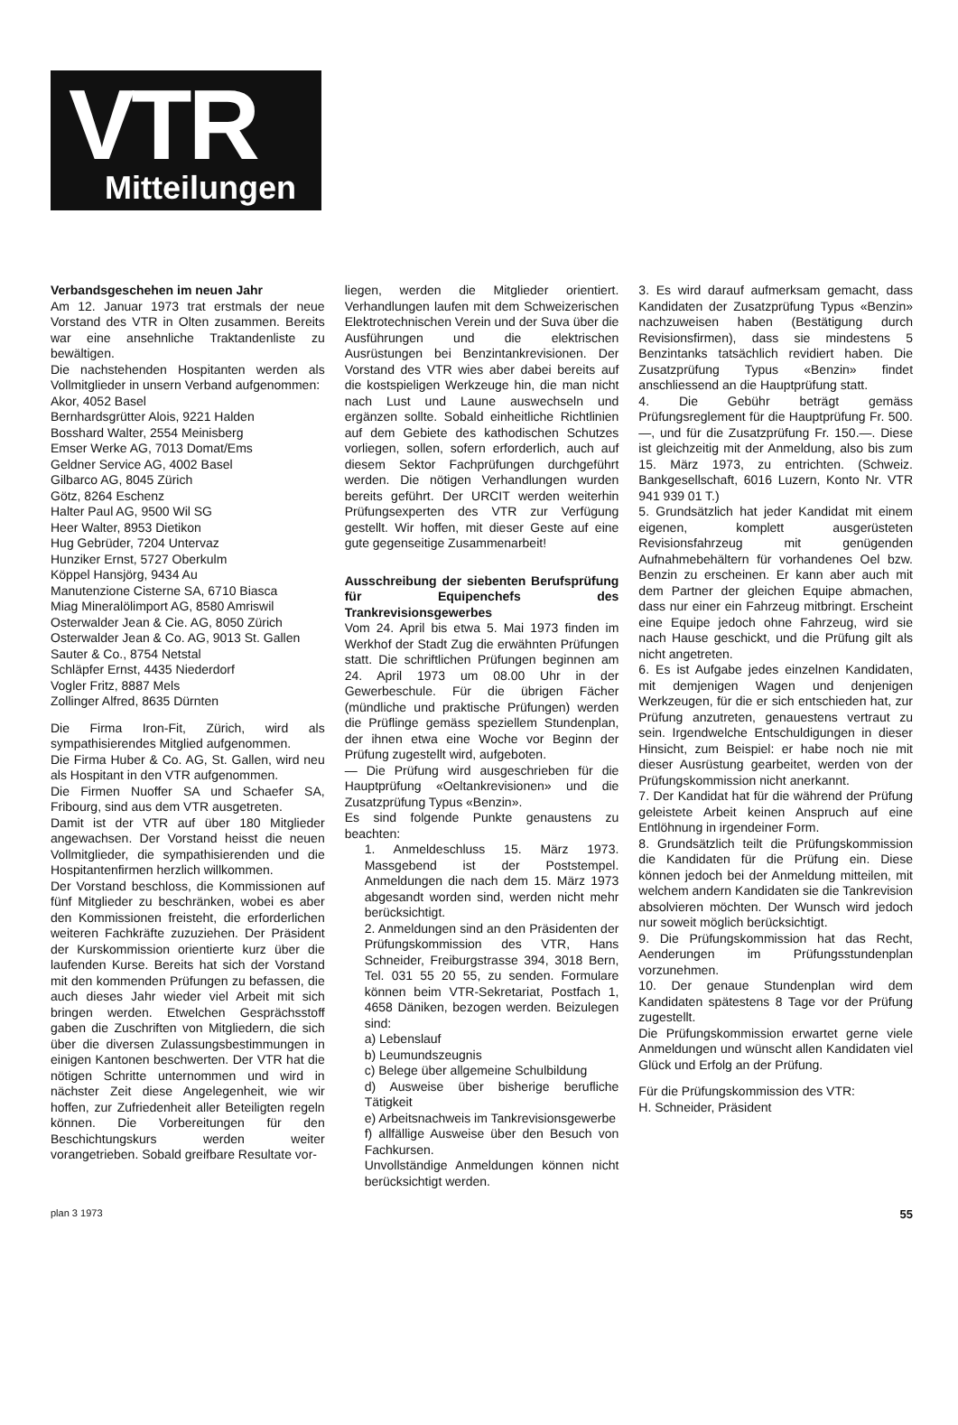VTR
Mitteilungen
Verbandsgeschehen im neuen Jahr
Am 12. Januar 1973 trat erstmals der neue Vorstand des VTR in Olten zusammen. Bereits war eine ansehnliche Traktandenliste zu bewältigen.
Die nachstehenden Hospitanten werden als Vollmitglieder in unsern Verband aufgenommen:
Akor, 4052 Basel
Bernhardsgrütter Alois, 9221 Halden
Bosshard Walter, 2554 Meinisberg
Emser Werke AG, 7013 Domat/Ems
Geldner Service AG, 4002 Basel
Gilbarco AG, 8045 Zürich
Götz, 8264 Eschenz
Halter Paul AG, 9500 Wil SG
Heer Walter, 8953 Dietikon
Hug Gebrüder, 7204 Untervaz
Hunziker Ernst, 5727 Oberkulm
Köppel Hansjörg, 9434 Au
Manutenzione Cisterne SA, 6710 Biasca
Miag Mineralölimport AG, 8580 Amriswil
Osterwalder Jean & Cie. AG, 8050 Zürich
Osterwalder Jean & Co. AG, 9013 St. Gallen
Sauter & Co., 8754 Netstal
Schläpfer Ernst, 4435 Niederdorf
Vogler Fritz, 8887 Mels
Zollinger Alfred, 8635 Dürnten
Die Firma Iron-Fit, Zürich, wird als sympathisierendes Mitglied aufgenommen.
Die Firma Huber & Co. AG, St. Gallen, wird neu als Hospitant in den VTR aufgenommen.
Die Firmen Nuoffer SA und Schaefer SA, Fribourg, sind aus dem VTR ausgetreten.
Damit ist der VTR auf über 180 Mitglieder angewachsen. Der Vorstand heisst die neuen Vollmitglieder, die sympathisierenden und die Hospitantenfirmen herzlich willkommen.
Der Vorstand beschloss, die Kommissionen auf fünf Mitglieder zu beschränken, wobei es aber den Kommissionen freisteht, die erforderlichen weiteren Fachkräfte zuzuziehen. Der Präsident der Kurskommission orientierte kurz über die laufenden Kurse. Bereits hat sich der Vorstand mit den kommenden Prüfungen zu befassen, die auch dieses Jahr wieder viel Arbeit mit sich bringen werden. Etwelchen Gesprächsstoff gaben die Zuschriften von Mitgliedern, die sich über die diversen Zulassungsbestimmungen in einigen Kantonen beschwerten. Der VTR hat die nötigen Schritte unternommen und wird in nächster Zeit diese Angelegenheit, wie wir hoffen, zur Zufriedenheit aller Beteiligten regeln können. Die Vorbereitungen für den Beschichtungskurs werden weiter vorangetrieben. Sobald greifbare Resultate vor-
liegen, werden die Mitglieder orientiert. Verhandlungen laufen mit dem Schweizerischen Elektrotechnischen Verein und der Suva über die Ausführungen und die elektrischen Ausrüstungen bei Benzintankrevisionen. Der Vorstand des VTR wies aber dabei bereits auf die kostspieligen Werkzeuge hin, die man nicht nach Lust und Laune auswechseln und ergänzen sollte. Sobald einheitliche Richtlinien auf dem Gebiete des kathodischen Schutzes vorliegen, sollen, sofern erforderlich, auch auf diesem Sektor Fachprüfungen durchgeführt werden. Die nötigen Verhandlungen wurden bereits geführt. Der URCIT werden weiterhin Prüfungsexperten des VTR zur Verfügung gestellt. Wir hoffen, mit dieser Geste auf eine gute gegenseitige Zusammenarbeit!
Ausschreibung der siebenten Berufsprüfung für Equipenchefs des Trankrevisionsgewerbes
Vom 24. April bis etwa 5. Mai 1973 finden im Werkhof der Stadt Zug die erwähnten Prüfungen statt. Die schriftlichen Prüfungen beginnen am 24. April 1973 um 08.00 Uhr in der Gewerbeschule. Für die übrigen Fächer (mündliche und praktische Prüfungen) werden die Prüflinge gemäss speziellem Stundenplan, der ihnen etwa eine Woche vor Beginn der Prüfung zugestellt wird, aufgeboten.
— Die Prüfung wird ausgeschrieben für die Hauptprüfung «Oeltankrevisionen» und die Zusatzprüfung Typus «Benzin».
Es sind folgende Punkte genaustens zu beachten:
1. Anmeldeschluss 15. März 1973. Massgebend ist der Poststempel. Anmeldungen die nach dem 15. März 1973 abgesandt worden sind, werden nicht mehr berücksichtigt.
2. Anmeldungen sind an den Präsidenten der Prüfungskommission des VTR, Hans Schneider, Freiburgstrasse 394, 3018 Bern, Tel. 031 55 20 55, zu senden. Formulare können beim VTR-Sekretariat, Postfach 1, 4658 Däniken, bezogen werden. Beizulegen sind:
a) Lebenslauf
b) Leumundszeugnis
c) Belege über allgemeine Schulbildung
d) Ausweise über bisherige berufliche Tätigkeit
e) Arbeitsnachweis im Tankrevisionsgewerbe
f) allfällige Ausweise über den Besuch von Fachkursen.
Unvollständige Anmeldungen können nicht berücksichtigt werden.
3. Es wird darauf aufmerksam gemacht, dass Kandidaten der Zusatzprüfung Typus «Benzin» nachzuweisen haben (Bestätigung durch Revisionsfirmen), dass sie mindestens 5 Benzintanks tatsächlich revidiert haben. Die Zusatzprüfung Typus «Benzin» findet anschliessend an die Hauptprüfung statt.
4. Die Gebühr beträgt gemäss Prüfungsreglement für die Hauptprüfung Fr. 500.—, und für die Zusatzprüfung Fr. 150.—. Diese ist gleichzeitig mit der Anmeldung, also bis zum 15. März 1973, zu entrichten. (Schweiz. Bankgesellschaft, 6016 Luzern, Konto Nr. VTR 941 939 01 T.)
5. Grundsätzlich hat jeder Kandidat mit einem eigenen, komplett ausgerüsteten Revisionsfahrzeug mit genügenden Aufnahmebehältern für vorhandenes Oel bzw. Benzin zu erscheinen. Er kann aber auch mit dem Partner der gleichen Equipe abmachen, dass nur einer ein Fahrzeug mitbringt. Erscheint eine Equipe jedoch ohne Fahrzeug, wird sie nach Hause geschickt, und die Prüfung gilt als nicht angetreten.
6. Es ist Aufgabe jedes einzelnen Kandidaten, mit demjenigen Wagen und denjenigen Werkzeugen, für die er sich entschieden hat, zur Prüfung anzutreten, genauestens vertraut zu sein. Irgendwelche Entschuldigungen in dieser Hinsicht, zum Beispiel: er habe noch nie mit dieser Ausrüstung gearbeitet, werden von der Prüfungskommission nicht anerkannt.
7. Der Kandidat hat für die während der Prüfung geleistete Arbeit keinen Anspruch auf eine Entlöhnung in irgendeiner Form.
8. Grundsätzlich teilt die Prüfungskommission die Kandidaten für die Prüfung ein. Diese können jedoch bei der Anmeldung mitteilen, mit welchem andern Kandidaten sie die Tankrevision absolvieren möchten. Der Wunsch wird jedoch nur soweit möglich berücksichtigt.
9. Die Prüfungskommission hat das Recht, Aenderungen im Prüfungsstundenplan vorzunehmen.
10. Der genaue Stundenplan wird dem Kandidaten spätestens 8 Tage vor der Prüfung zugestellt.
Die Prüfungskommission erwartet gerne viele Anmeldungen und wünscht allen Kandidaten viel Glück und Erfolg an der Prüfung.
Für die Prüfungskommission des VTR:
H. Schneider, Präsident
plan 3 1973 55